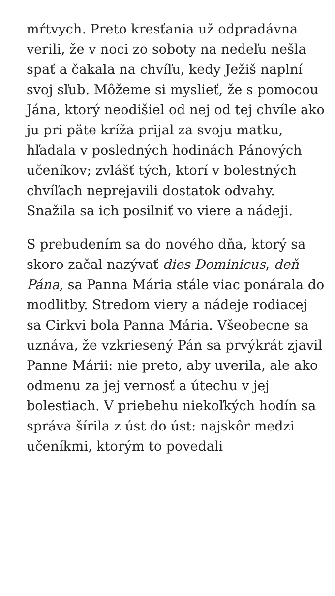mŕtvych. Preto kresťania už odpradávna verili, že v noci zo soboty na nedeľu nešla spať a čakala na chvíľu, kedy Ježiš naplní svoj sľub. Môžeme si myslieť, že s pomocou Jána, ktorý neodišiel od nej od tej chvíle ako ju pri päte kríža prijal za svoju matku, hľadala v posledných hodinách Pánových učeníkov; zvlášť tých, ktorí v bolestných chvíľach neprejavili dostatok odvahy. Snažila sa ich posilniť vo viere a nádeji.
S prebudením sa do nového dňa, ktorý sa skoro začal nazývať dies Dominicus, deň Pána, sa Panna Mária stále viac ponárala do modlitby. Stredom viery a nádeje rodiacej sa Cirkvi bola Panna Mária. Všeobecne sa uznáva, že vzkriesený Pán sa prvýkrát zjavil Panne Márii: nie preto, aby uverila, ale ako odmenu za jej vernosť a útechu v jej bolestiach. V priebehu niekoľkých hodín sa správa šírila z úst do úst: najskôr medzi učeníkmi, ktorým to povedali